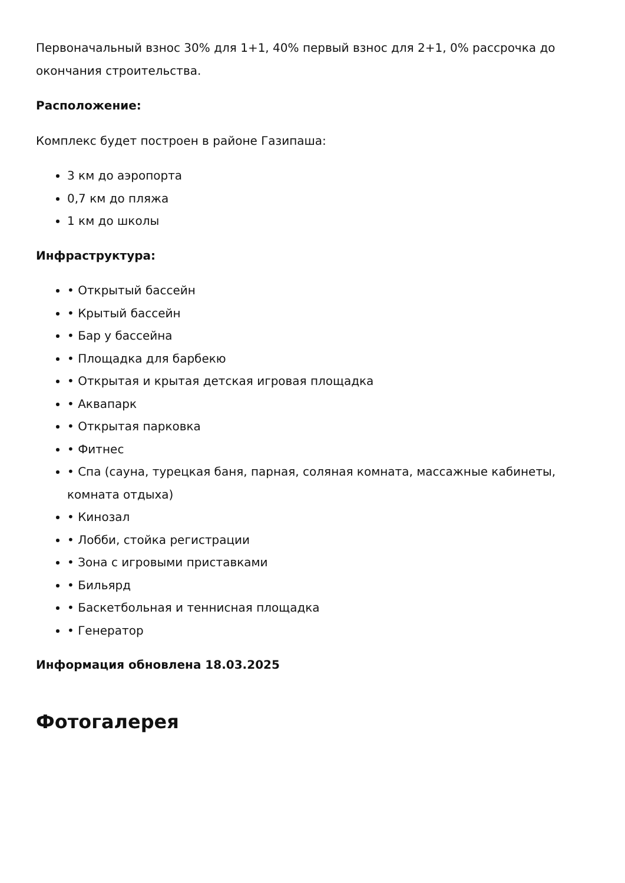Первоначальный взнос 30% для 1+1, 40% первый взнос для 2+1, 0% рассрочка до окончания строительства.
Расположение:
Комплекс будет построен в районе Газипаша:
3 км до аэропорта
0,7 км до пляжа
1 км до школы
Инфраструктура:
• Открытый бассейн
• Крытый бассейн
• Бар у бассейна
• Площадка для барбекю
• Открытая и крытая детская игровая площадка
• Аквапарк
• Открытая парковка
• Фитнес
• Спа (сауна, турецкая баня, парная, соляная комната, массажные кабинеты, комната отдыха)
• Кинозал
• Лобби, стойка регистрации
• Зона с игровыми приставками
• Бильярд
• Баскетбольная и теннисная площадка
• Генератор
Информация обновлена 18.03.2025
Фотогалерея